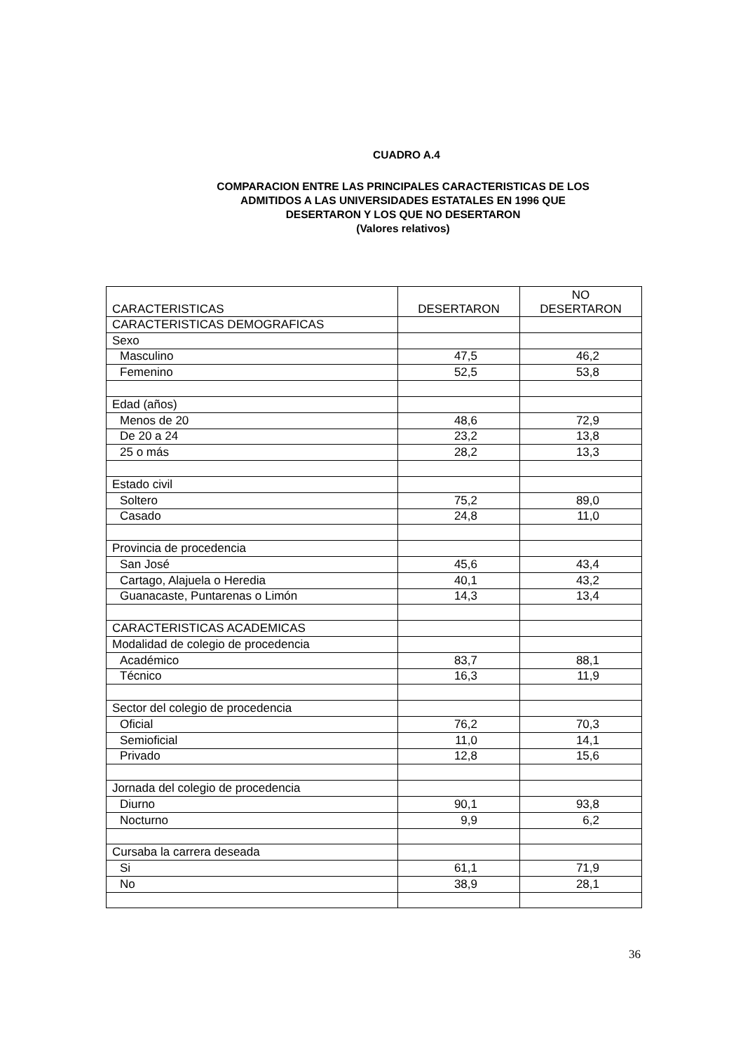CUADRO A.4
COMPARACION ENTRE LAS PRINCIPALES CARACTERISTICAS DE LOS
ADMITIDOS A LAS UNIVERSIDADES ESTATALES EN 1996 QUE
DESERTARON Y LOS QUE NO DESERTARON
(Valores relativos)
| CARACTERISTICAS | DESERTARON | NO DESERTARON |
| --- | --- | --- |
| CARACTERISTICAS DEMOGRAFICAS | | |
| Sexo | | |
| Masculino | 47,5 | 46,2 |
| Femenino | 52,5 | 53,8 |
| Edad (años) | | |
| Menos de 20 | 48,6 | 72,9 |
| De 20 a 24 | 23,2 | 13,8 |
| 25 o más | 28,2 | 13,3 |
| Estado civil | | |
| Soltero | 75,2 | 89,0 |
| Casado | 24,8 | 11,0 |
| Provincia de procedencia | | |
| San José | 45,6 | 43,4 |
| Cartago, Alajuela o Heredia | 40,1 | 43,2 |
| Guanacaste, Puntarenas o Limón | 14,3 | 13,4 |
| CARACTERISTICAS ACADEMICAS | | |
| Modalidad de colegio de procedencia | | |
| Académico | 83,7 | 88,1 |
| Técnico | 16,3 | 11,9 |
| Sector del colegio de procedencia | | |
| Oficial | 76,2 | 70,3 |
| Semioficial | 11,0 | 14,1 |
| Privado | 12,8 | 15,6 |
| Jornada del colegio de procedencia | | |
| Diurno | 90,1 | 93,8 |
| Nocturno | 9,9 | 6,2 |
| Cursaba la carrera deseada | | |
| Si | 61,1 | 71,9 |
| No | 38,9 | 28,1 |
36